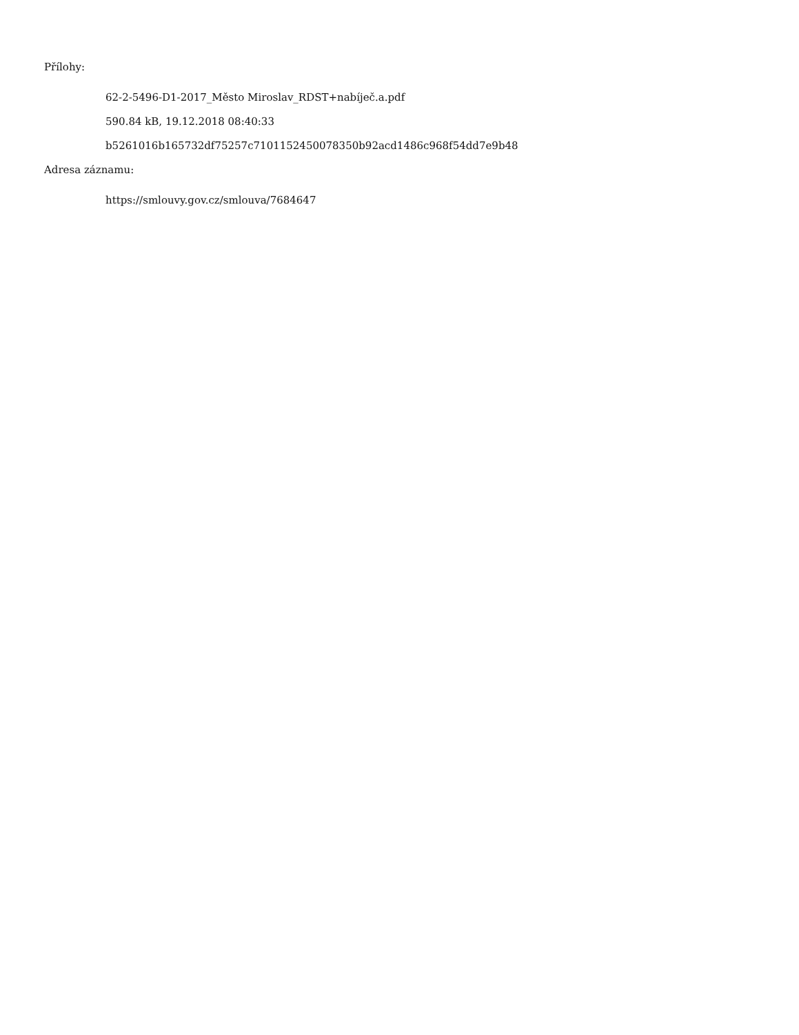Přílohy:
62-2-5496-D1-2017_Město Miroslav_RDST+nabíječ.a.pdf
590.84 kB, 19.12.2018 08:40:33
b5261016b165732df75257c7101152450078350b92acd1486c968f54dd7e9b48
Adresa záznamu:
https://smlouvy.gov.cz/smlouva/7684647